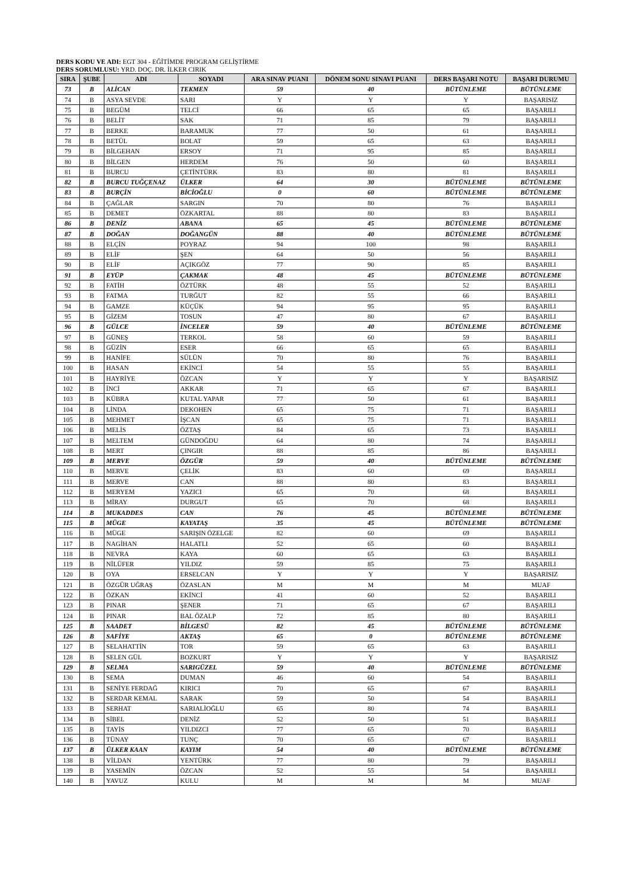DERS KODU VE ADI: EGT 304 - EĞİTİMDE PROGRAM GELİŞTİRME
DERS SORUMLUSU: YRD. DOÇ. DR. İLKER CIRIK
| SIRA | ŞUBE | ADI | SOYADI | ARA SINAV PUANI | DÖNEM SONU SINAVI PUANI | DERS BAŞARI NOTU | BAŞARI DURUMU |
| --- | --- | --- | --- | --- | --- | --- | --- |
| 73 | B | ALİCAN | TEKMEN | 59 | 40 | BÜTÜNLEME | BÜTÜNLEME |
| 74 | B | ASYA SEVDE | SARI | Y | Y | Y | BAŞARISIZ |
| 75 | B | BEGÜM | TELCİ | 66 | 65 | 65 | BAŞARILI |
| 76 | B | BELİT | SAK | 71 | 85 | 79 | BAŞARILI |
| 77 | B | BERKE | BARAMUK | 77 | 50 | 61 | BAŞARILI |
| 78 | B | BETÜL | BOLAT | 59 | 65 | 63 | BAŞARILI |
| 79 | B | BİLGEHAN | ERSOY | 71 | 95 | 85 | BAŞARILI |
| 80 | B | BİLGEN | HERDEM | 76 | 50 | 60 | BAŞARILI |
| 81 | B | BURCU | ÇETİNTÜRK | 83 | 80 | 81 | BAŞARILI |
| 82 | B | BURCU TUĞÇENAZ | ÜLKER | 64 | 30 | BÜTÜNLEME | BÜTÜNLEME |
| 83 | B | BURÇİN | BİCİOĞLU | 0 | 60 | BÜTÜNLEME | BÜTÜNLEME |
| 84 | B | ÇAĞLAR | SARGIN | 70 | 80 | 76 | BAŞARILI |
| 85 | B | DEMET | ÖZKARTAL | 88 | 80 | 83 | BAŞARILI |
| 86 | B | DENİZ | ABANA | 65 | 45 | BÜTÜNLEME | BÜTÜNLEME |
| 87 | B | DOĞAN | DOĞANGÜN | 88 | 40 | BÜTÜNLEME | BÜTÜNLEME |
| 88 | B | ELÇİN | POYRAZ | 94 | 100 | 98 | BAŞARILI |
| 89 | B | ELİF | ŞEN | 64 | 50 | 56 | BAŞARILI |
| 90 | B | ELİF | AÇIKGÖZ | 77 | 90 | 85 | BAŞARILI |
| 91 | B | EYÜP | ÇAKMAK | 48 | 45 | BÜTÜNLEME | BÜTÜNLEME |
| 92 | B | FATİH | ÖZTÜRK | 48 | 55 | 52 | BAŞARILI |
| 93 | B | FATMA | TURĞUT | 82 | 55 | 66 | BAŞARILI |
| 94 | B | GAMZE | KÜÇÜK | 94 | 95 | 95 | BAŞARILI |
| 95 | B | GİZEM | TOSUN | 47 | 80 | 67 | BAŞARILI |
| 96 | B | GÜLCE | İNCELER | 59 | 40 | BÜTÜNLEME | BÜTÜNLEME |
| 97 | B | GÜNEŞ | TERKOL | 58 | 60 | 59 | BAŞARILI |
| 98 | B | GÜZİN | ESER | 66 | 65 | 65 | BAŞARILI |
| 99 | B | HANİFE | SÜLÜN | 70 | 80 | 76 | BAŞARILI |
| 100 | B | HASAN | EKİNCİ | 54 | 55 | 55 | BAŞARILI |
| 101 | B | HAYRİYE | ÖZCAN | Y | Y | Y | BAŞARISIZ |
| 102 | B | İNCİ | AKKAR | 71 | 65 | 67 | BAŞARILI |
| 103 | B | KÜBRA | KUTAL YAPAR | 77 | 50 | 61 | BAŞARILI |
| 104 | B | LİNDA | DEKOHEN | 65 | 75 | 71 | BAŞARILI |
| 105 | B | MEHMET | İŞCAN | 65 | 75 | 71 | BAŞARILI |
| 106 | B | MELİS | ÖZTAŞ | 84 | 65 | 73 | BAŞARILI |
| 107 | B | MELTEM | GÜNDOĞDU | 64 | 80 | 74 | BAŞARILI |
| 108 | B | MERT | ÇINGIR | 88 | 85 | 86 | BAŞARILI |
| 109 | B | MERVE | ÖZGÜR | 59 | 40 | BÜTÜNLEME | BÜTÜNLEME |
| 110 | B | MERVE | ÇELİK | 83 | 60 | 69 | BAŞARILI |
| 111 | B | MERVE | CAN | 88 | 80 | 83 | BAŞARILI |
| 112 | B | MERYEM | YAZICI | 65 | 70 | 68 | BAŞARILI |
| 113 | B | MİRAY | DURGUT | 65 | 70 | 68 | BAŞARILI |
| 114 | B | MUKADDES | CAN | 76 | 45 | BÜTÜNLEME | BÜTÜNLEME |
| 115 | B | MÜGE | KAYATAŞ | 35 | 45 | BÜTÜNLEME | BÜTÜNLEME |
| 116 | B | MÜGE | SARIŞIN ÖZELGE | 82 | 60 | 69 | BAŞARILI |
| 117 | B | NAGİHAN | HALATLI | 52 | 65 | 60 | BAŞARILI |
| 118 | B | NEVRA | KAYA | 60 | 65 | 63 | BAŞARILI |
| 119 | B | NİLÜFER | YILDIZ | 59 | 85 | 75 | BAŞARILI |
| 120 | B | OYA | ERSELCAN | Y | Y | Y | BAŞARISIZ |
| 121 | B | ÖZGÜR UĞRAŞ | ÖZASLAN | M | M | M | MUAF |
| 122 | B | ÖZKAN | EKİNCİ | 41 | 60 | 52 | BAŞARILI |
| 123 | B | PINAR | ŞENER | 71 | 65 | 67 | BAŞARILI |
| 124 | B | PINAR | BAL ÖZALP | 72 | 85 | 80 | BAŞARILI |
| 125 | B | SAADET | BİLGESÜ | 82 | 45 | BÜTÜNLEME | BÜTÜNLEME |
| 126 | B | SAFİYE | AKTAŞ | 65 | 0 | BÜTÜNLEME | BÜTÜNLEME |
| 127 | B | SELAHATTİN | TOR | 59 | 65 | 63 | BAŞARILI |
| 128 | B | SELEN GÜL | BOZKURT | Y | Y | Y | BAŞARISIZ |
| 129 | B | SELMA | SARIGÜZEL | 59 | 40 | BÜTÜNLEME | BÜTÜNLEME |
| 130 | B | SEMA | DUMAN | 46 | 60 | 54 | BAŞARILI |
| 131 | B | SENİYE FERDAĞ | KIRICI | 70 | 65 | 67 | BAŞARILI |
| 132 | B | SERDAR KEMAL | SARAK | 59 | 50 | 54 | BAŞARILI |
| 133 | B | SERHAT | SARIALİOĞLU | 65 | 80 | 74 | BAŞARILI |
| 134 | B | SİBEL | DENİZ | 52 | 50 | 51 | BAŞARILI |
| 135 | B | TAYİS | YILDIZCI | 77 | 65 | 70 | BAŞARILI |
| 136 | B | TÜNAY | TUNÇ | 70 | 65 | 67 | BAŞARILI |
| 137 | B | ÜLKER KAAN | KAYIM | 54 | 40 | BÜTÜNLEME | BÜTÜNLEME |
| 138 | B | VİLDAN | YENTÜRK | 77 | 80 | 79 | BAŞARILI |
| 139 | B | YASEMİN | ÖZCAN | 52 | 55 | 54 | BAŞARILI |
| 140 | B | YAVUZ | KULU | M | M | M | MUAF |